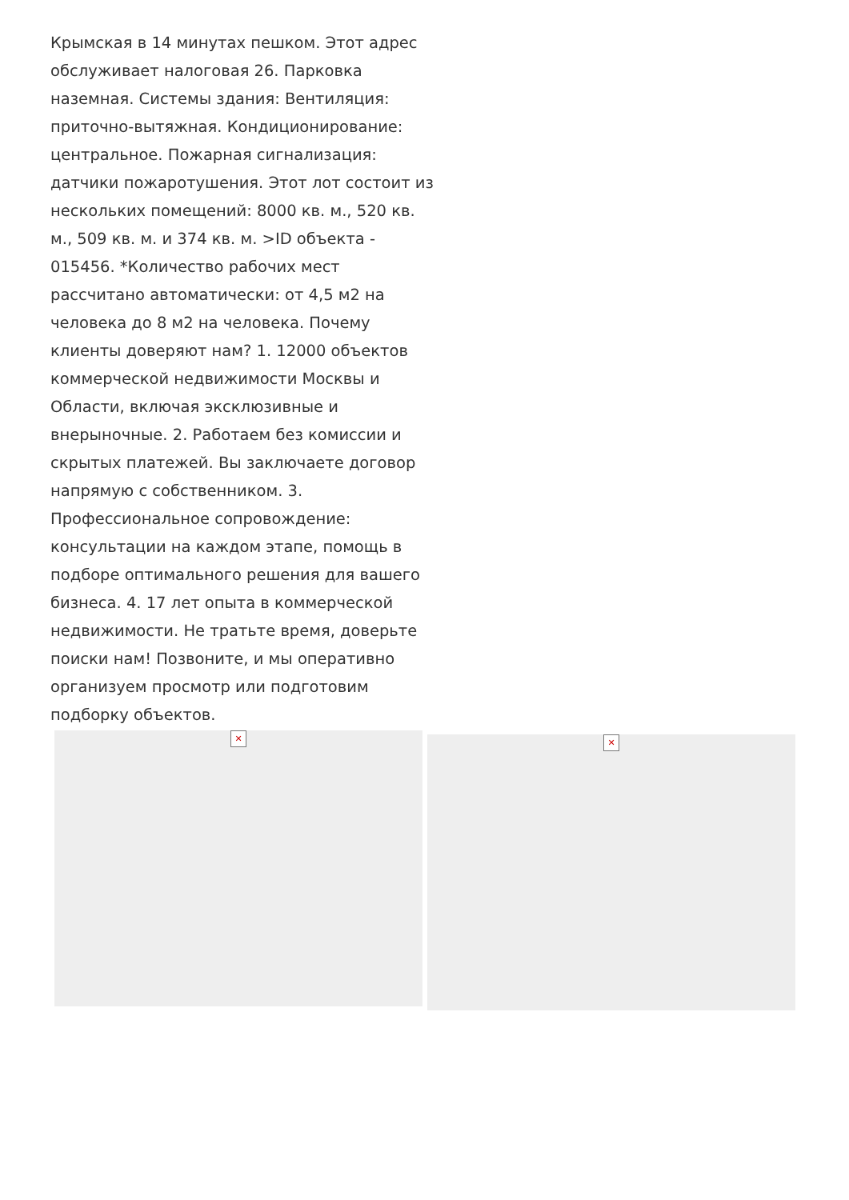Крымская в 14 минутах пешком. Этот адрес обслуживает налоговая 26. Парковка наземная. Системы здания: Вентиляция: приточно-вытяжная. Кондиционирование: центральное. Пожарная сигнализация: датчики пожаротушения. Этот лот состоит из нескольких помещений: 8000 кв. м., 520 кв. м., 509 кв. м. и 374 кв. м. >ID объекта - 015456. *Количество рабочих мест рассчитано автоматически: от 4,5 м2 на человека до 8 м2 на человека. Почему клиенты доверяют нам? 1. 12000 объектов коммерческой недвижимости Москвы и Области, включая эксклюзивные и внерыночные. 2. Работаем без комиссии и скрытых платежей. Вы заключаете договор напрямую с собственником. 3. Профессиональное сопровождение: консультации на каждом этапе, помощь в подборе оптимального решения для вашего бизнеса. 4. 17 лет опыта в коммерческой недвижимости. Не тратьте время, доверьте поиски нам! Позвоните, и мы оперативно организуем просмотр или подготовим подборку объектов.
✕
✕